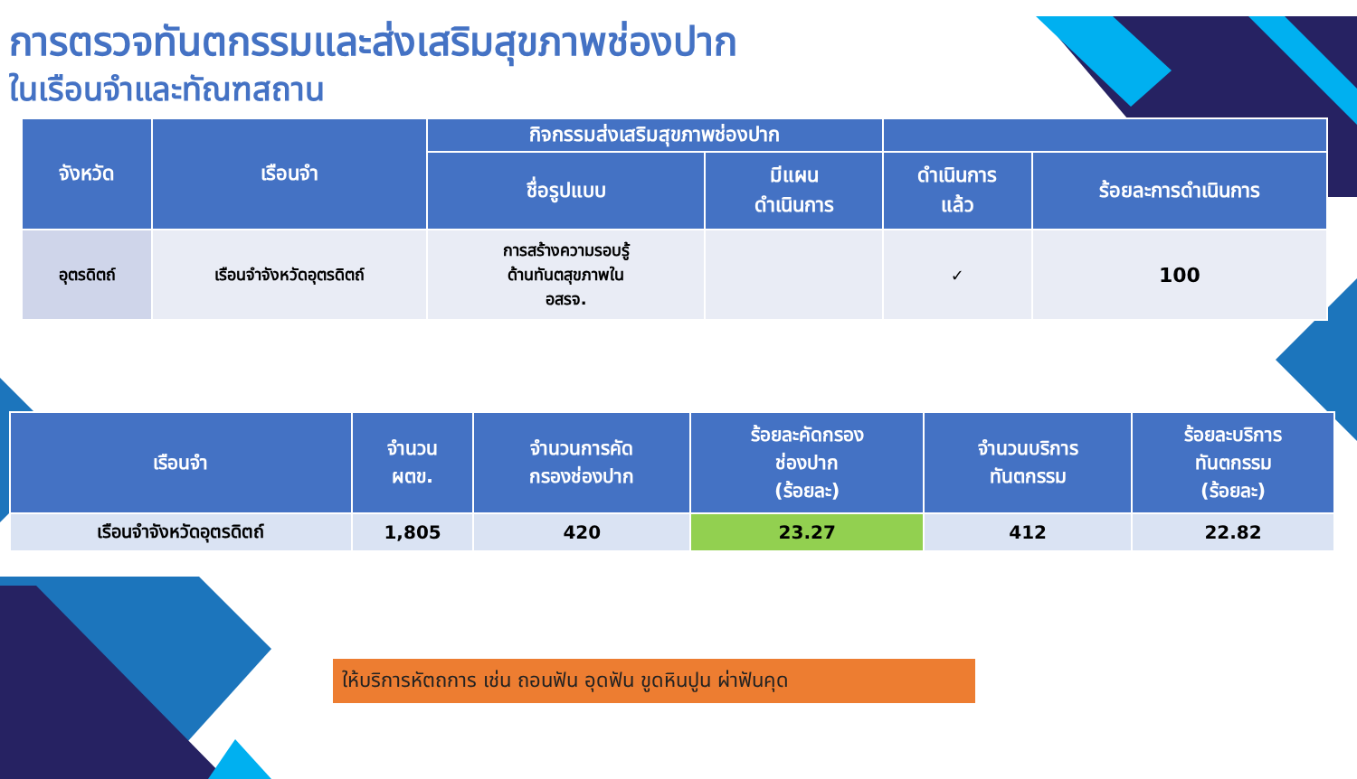การตรวจทันตกรรมและส่งเสริมสุขภาพช่องปาก
ในเรือนจำและทัณฑสถาน
| จังหวัด | เรือนจำ | กิจกรรมส่งเสริมสุขภาพช่องปาก | | | |
| --- | --- | --- | --- | --- | --- |
| | | ชื่อรูปแบบ | มีแผน ดำเนินการ | ดำเนินการ แล้ว | ร้อยละการดำเนินการ |
| อุตรดิตถ์ | เรือนจำจังหวัดอุตรดิตถ์ | การสร้างความรอบรู้ ด้านทันตสุขภาพใน อสรจ. | | ✓ | 100 |
| เรือนจำ | จำนวน ผตข. | จำนวนการคัด กรองช่องปาก | ร้อยละคัดกรอง ช่องปาก (ร้อยละ) | จำนวนบริการ ทันตกรรม | ร้อยละบริการ ทันตกรรม (ร้อยละ) |
| --- | --- | --- | --- | --- | --- |
| เรือนจำจังหวัดอุตรดิตถ์ | 1,805 | 420 | 23.27 | 412 | 22.82 |
ให้บริการหัตถการ เช่น ถอนฟัน อุดฟัน ขูดหินปูน ผ่าฟันคุด